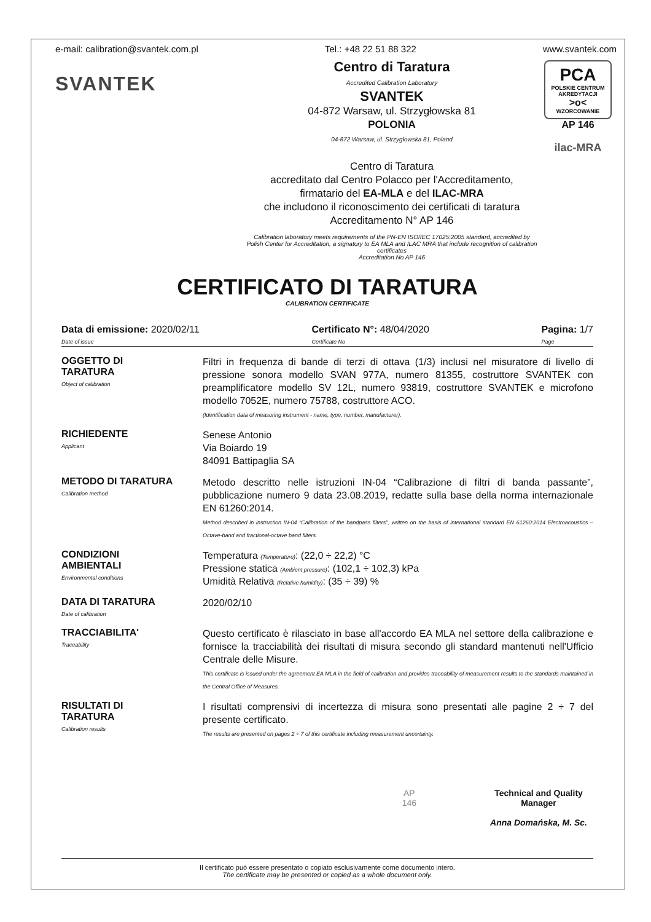e-mail: calibration@svantek.com.pl Tel.: +48 22 51 88 322 www.svantek.com
SVANTEK
Centro di Taratura
Accredited Calibration Laboratory
SVANTEK
04-872 Warsaw, ul. Strzygłowska 81
POLONIA
04-872 Warsaw, ul. Strzygłowska 81, Poland
Centro di Taratura
accreditato dal Centro Polacco per l'Accreditamento,
firmatario del EA-MLA e del ILAC-MRA
che includono il riconoscimento dei certificati di taratura
Accreditamento N° AP 146
Calibration laboratory meets requirements of the PN-EN ISO/IEC 17025:2005 standard, accredited by
Polish Center for Accreditation, a signatory to EA MLA and ILAC MRA that include recognition of calibration certificates
Accreditation No AP 146
PCA
POLSKIE CENTRUM AKREDYTACJI
>o<
WZORCOWANIE
AP 146
ilac-MRA
CERTIFICATO DI TARATURA
CALIBRATION CERTIFICATE
Data di emissione: 2020/02/11
Date of issue Certificato N°: 48/04/2020
Certificate No Pagina: 1/7
Page
OGGETTO DI
TARATURA
Object of calibration
Filtri in frequenza di bande di terzi di ottava (1/3) inclusi nel misuratore di livello di pressione sonora modello SVAN 977A, numero 81355, costruttore SVANTEK con preamplificatore modello SV 12L, numero 93819, costruttore SVANTEK e microfono modello 7052E, numero 75788, costruttore ACO.
(Identification data of measuring instrument - name, type, number, manufacturer).
RICHIEDENTE
Applicant
Senese Antonio
Via Boiardo 19
84091 Battipaglia SA
METODO DI TARATURA
Calibration method
Metodo descritto nelle istruzioni IN-04 “Calibrazione di filtri di banda passante”, pubblicazione numero 9 data 23.08.2019, redatte sulla base della norma internazionale EN 61260:2014.
Method described in instruction IN-04 “Calibration of the bandpass filters”, written on the basis of international standard EN 61260:2014 Electroacoustics – Octave-band and fractional-octave band filters.
CONDIZIONI
AMBIENTALI
Environmental conditions
Temperatura (Temperature): (22,0 ÷ 22,2) °C
Pressione statica (Ambient pressure): (102,1 ÷ 102,3) kPa
Umidità Relativa (Relative humidity): (35 ÷ 39) %
DATA DI TARATURA
Date of calibration
2020/02/10
TRACCIABILITA'
Traceability
Questo certificato è rilasciato in base all'accordo EA MLA nel settore della calibrazione e fornisce la tracciabilità dei risultati di misura secondo gli standard mantenuti nell'Ufficio Centrale delle Misure.
This certificate is issued under the agreement EA MLA in the field of calibration and provides traceability of measurement results to the standards maintained in the Central Office of Measures.
RISULTATI DI
TARATURA
Calibration results
I risultati comprensivi di incertezza di misura sono presentati alle pagine 2 ÷ 7 del presente certificato.
The results are presented on pages 2 ÷ 7 of this certificate including measurement uncertainty.
AP
146
Technical and Quality
Manager
Anna Domańska, M. Sc.
Il certificato può essere presentato o copiato esclusivamente come documento intero.
The certificate may be presented or copied as a whole document only.